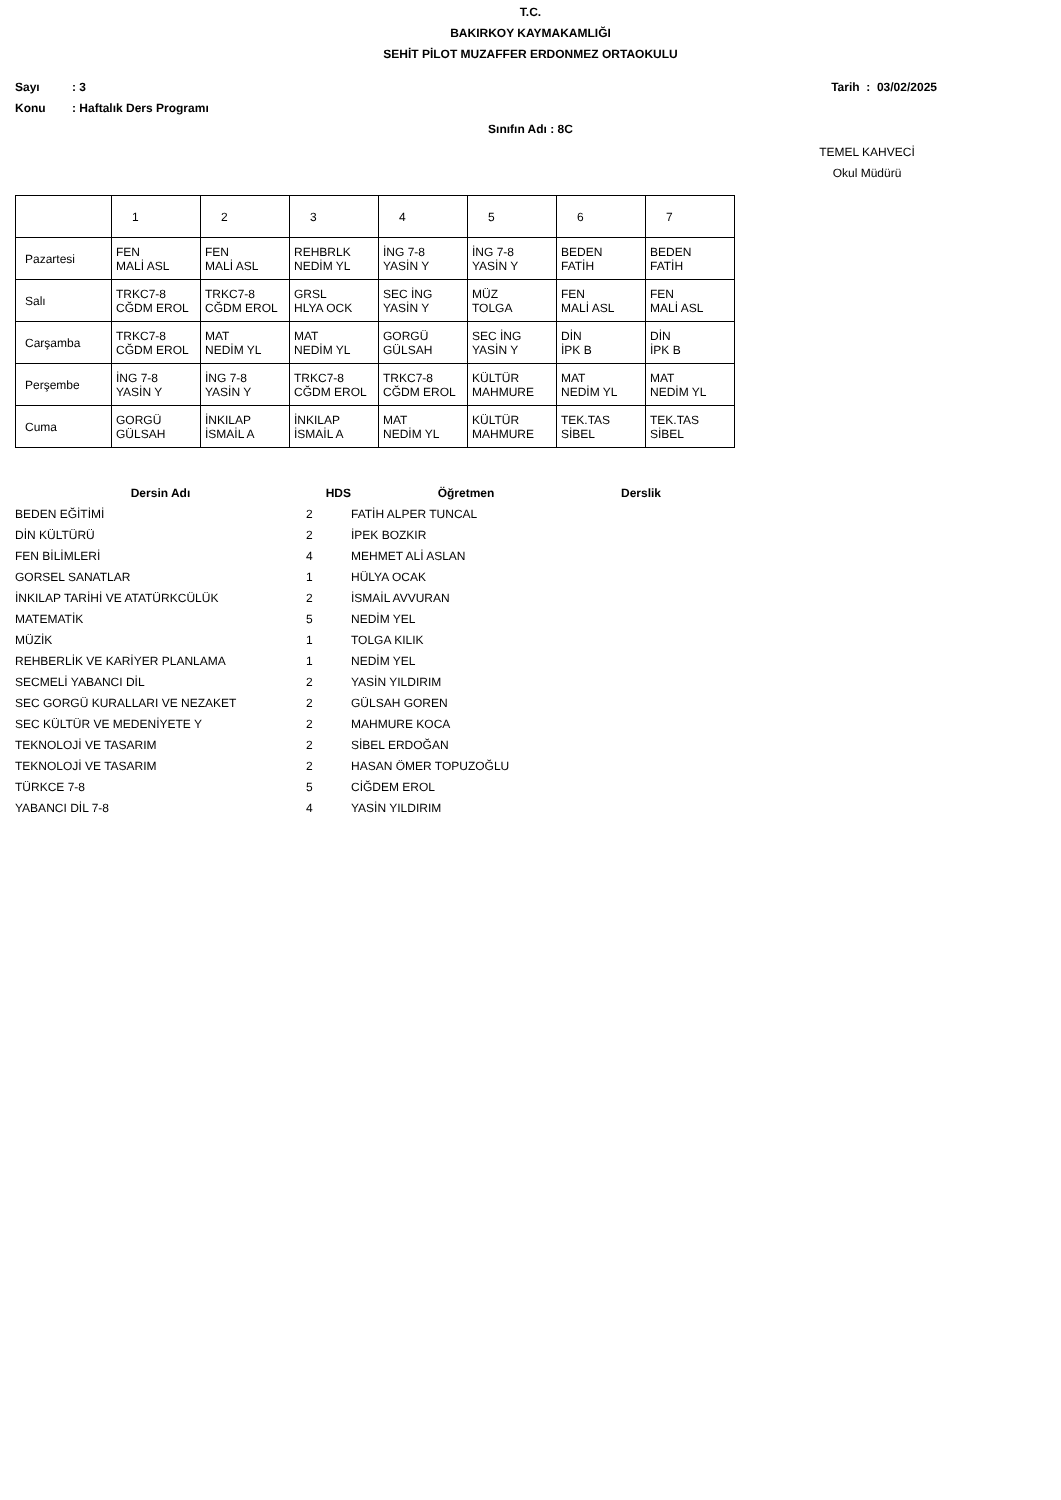T.C.
BAKIRKOY KAYMAKAMLIĞI
SEHİT PİLOT MUZAFFER ERDONMEZ ORTAOKULU
Sayı: 3 Tarih : 03/02/2025
Konu: Haftalık Ders Programı
Sınıfın Adı : 8C
TEMEL KAHVECİ
Okul Müdürü
| | 1 | 2 | 3 | 4 | 5 | 6 | 7 |
| Pazartesi | FEN MALİ ASL | FEN MALİ ASL | REHBRLK NEDİM YL | İNG 7-8 YASİN Y | İNG 7-8 YASİN Y | BEDEN FATİH | BEDEN FATİH |
| Salı | TRKC7-8 CĞDM EROL | TRKC7-8 CĞDM EROL | GRSL HLYA OCK | SEC İNG YASİN Y | MÜZ TOLGA | FEN MALİ ASL | FEN MALİ ASL |
| Carşamba | TRKC7-8 CĞDM EROL | MAT NEDİM YL | MAT NEDİM YL | GORGÜ GÜLSAH | SEC İNG YASİN Y | DİN İPK B | DİN İPK B |
| Perşembe | İNG 7-8 YASİN Y | İNG 7-8 YASİN Y | TRKC7-8 CĞDM EROL | TRKC7-8 CĞDM EROL | KÜLTÜR MAHMURE | MAT NEDİM YL | MAT NEDİM YL |
| Cuma | GORGÜ GÜLSAH | İNKILAP İSMAİL A | İNKILAP İSMAİL A | MAT NEDİM YL | KÜLTÜR MAHMURE | TEK.TAS SİBEL | TEK.TAS SİBEL |
| Dersin Adı | HDS | Öğretmen | Derslik |
| --- | --- | --- | --- |
| BEDEN EĞİTİMİ | 2 | FATİH ALPER TUNCAL | |
| DİN KÜLTÜRÜ | 2 | İPEK BOZKIR | |
| FEN BİLİMLERİ | 4 | MEHMET ALİ ASLAN | |
| GORSEL SANATLAR | 1 | HÜLYA OCAK | |
| İNKILAP TARİHİ VE ATATÜRKCÜLÜK | 2 | İSMAİL AVVURAN | |
| MATEMATİK | 5 | NEDİM YEL | |
| MÜZİK | 1 | TOLGA KILIK | |
| REHBERLİK VE KARİYER PLANLAMA | 1 | NEDİM YEL | |
| SECMELİ YABANCI DİL | 2 | YASİN YILDIRIM | |
| SEC GORGÜ KURALLARI VE NEZAKET | 2 | GÜLSAH GOREN | |
| SEC KÜLTÜR VE MEDENİYETE Y | 2 | MAHMURE KOCA | |
| TEKNOLOJİ VE TASARIM | 2 | SİBEL ERDOĞAN | |
| TEKNOLOJİ VE TASARIM | 2 | HASAN ÖMER TOPUZOĞLU | |
| TÜRKCE 7-8 | 5 | CİĞDEM EROL | |
| YABANCI DİL 7-8 | 4 | YASİN YILDIRIM | |